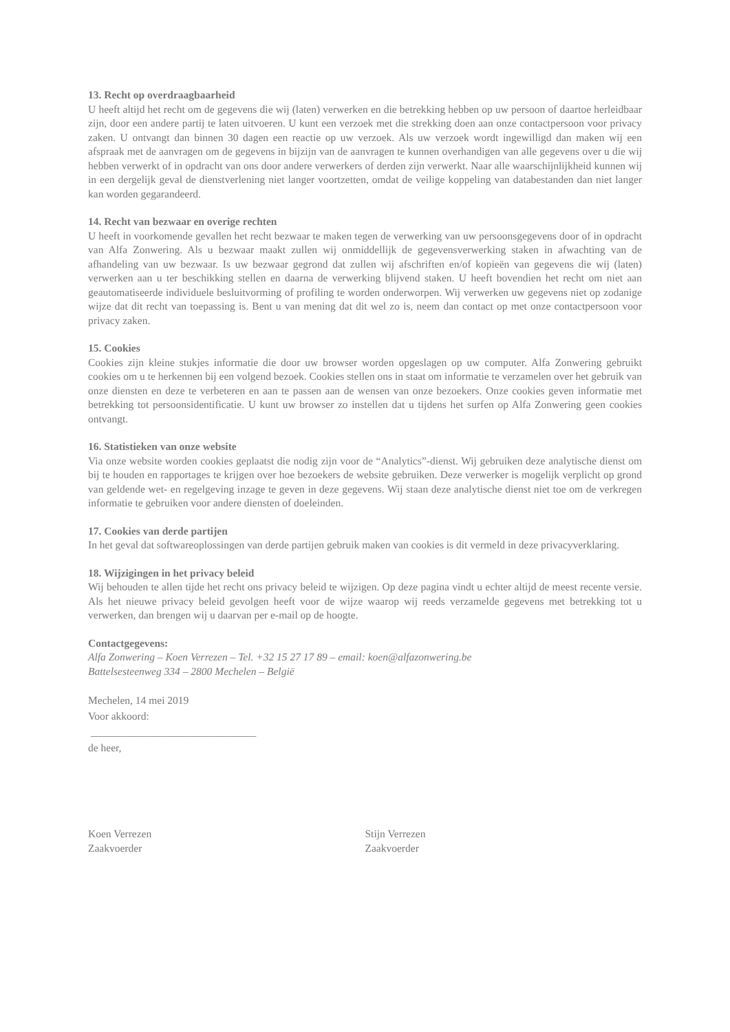13. Recht op overdraagbaarheid
U heeft altijd het recht om de gegevens die wij (laten) verwerken en die betrekking hebben op uw persoon of daartoe herleidbaar zijn, door een andere partij te laten uitvoeren. U kunt een verzoek met die strekking doen aan onze contactpersoon voor privacy zaken. U ontvangt dan binnen 30 dagen een reactie op uw verzoek. Als uw verzoek wordt ingewilligd dan maken wij een afspraak met de aanvragen om de gegevens in bijzijn van de aanvragen te kunnen overhandigen van alle gegevens over u die wij hebben verwerkt of in opdracht van ons door andere verwerkers of derden zijn verwerkt. Naar alle waarschijnlijkheid kunnen wij in een dergelijk geval de dienstverlening niet langer voortzetten, omdat de veilige koppeling van databestanden dan niet langer kan worden gegarandeerd.
14. Recht van bezwaar en overige rechten
U heeft in voorkomende gevallen het recht bezwaar te maken tegen de verwerking van uw persoonsgegevens door of in opdracht van Alfa Zonwering. Als u bezwaar maakt zullen wij onmiddellijk de gegevensverwerking staken in afwachting van de afhandeling van uw bezwaar. Is uw bezwaar gegrond dat zullen wij afschriften en/of kopieën van gegevens die wij (laten) verwerken aan u ter beschikking stellen en daarna de verwerking blijvend staken. U heeft bovendien het recht om niet aan geautomatiseerde individuele besluitvorming of profiling te worden onderworpen. Wij verwerken uw gegevens niet op zodanige wijze dat dit recht van toepassing is. Bent u van mening dat dit wel zo is, neem dan contact op met onze contactpersoon voor privacy zaken.
15. Cookies
Cookies zijn kleine stukjes informatie die door uw browser worden opgeslagen op uw computer. Alfa Zonwering gebruikt cookies om u te herkennen bij een volgend bezoek. Cookies stellen ons in staat om informatie te verzamelen over het gebruik van onze diensten en deze te verbeteren en aan te passen aan de wensen van onze bezoekers. Onze cookies geven informatie met betrekking tot persoonsidentificatie. U kunt uw browser zo instellen dat u tijdens het surfen op Alfa Zonwering geen cookies ontvangt.
16. Statistieken van onze website
Via onze website worden cookies geplaatst die nodig zijn voor de “Analytics”-dienst. Wij gebruiken deze analytische dienst om bij te houden en rapportages te krijgen over hoe bezoekers de website gebruiken. Deze verwerker is mogelijk verplicht op grond van geldende wet- en regelgeving inzage te geven in deze gegevens. Wij staan deze analytische dienst niet toe om de verkregen informatie te gebruiken voor andere diensten of doeleinden.
17. Cookies van derde partijen
In het geval dat softwareoplossingen van derde partijen gebruik maken van cookies is dit vermeld in deze privacyverklaring.
18. Wijzigingen in het privacy beleid
Wij behouden te allen tijde het recht ons privacy beleid te wijzigen. Op deze pagina vindt u echter altijd de meest recente versie. Als het nieuwe privacy beleid gevolgen heeft voor de wijze waarop wij reeds verzamelde gegevens met betrekking tot u verwerken, dan brengen wij u daarvan per e-mail op de hoogte.
Contactgegevens:
Alfa Zonwering – Koen Verrezen – Tel. +32 15 27 17 89 – email: koen@alfazonwering.be
Battelsesteenweg 334 – 2800 Mechelen – België
Mechelen, 14 mei 2019
Voor akkoord:
_______________________________
de heer,
Koen Verrezen
Zaakvoerder
Stijn Verrezen
Zaakvoerder